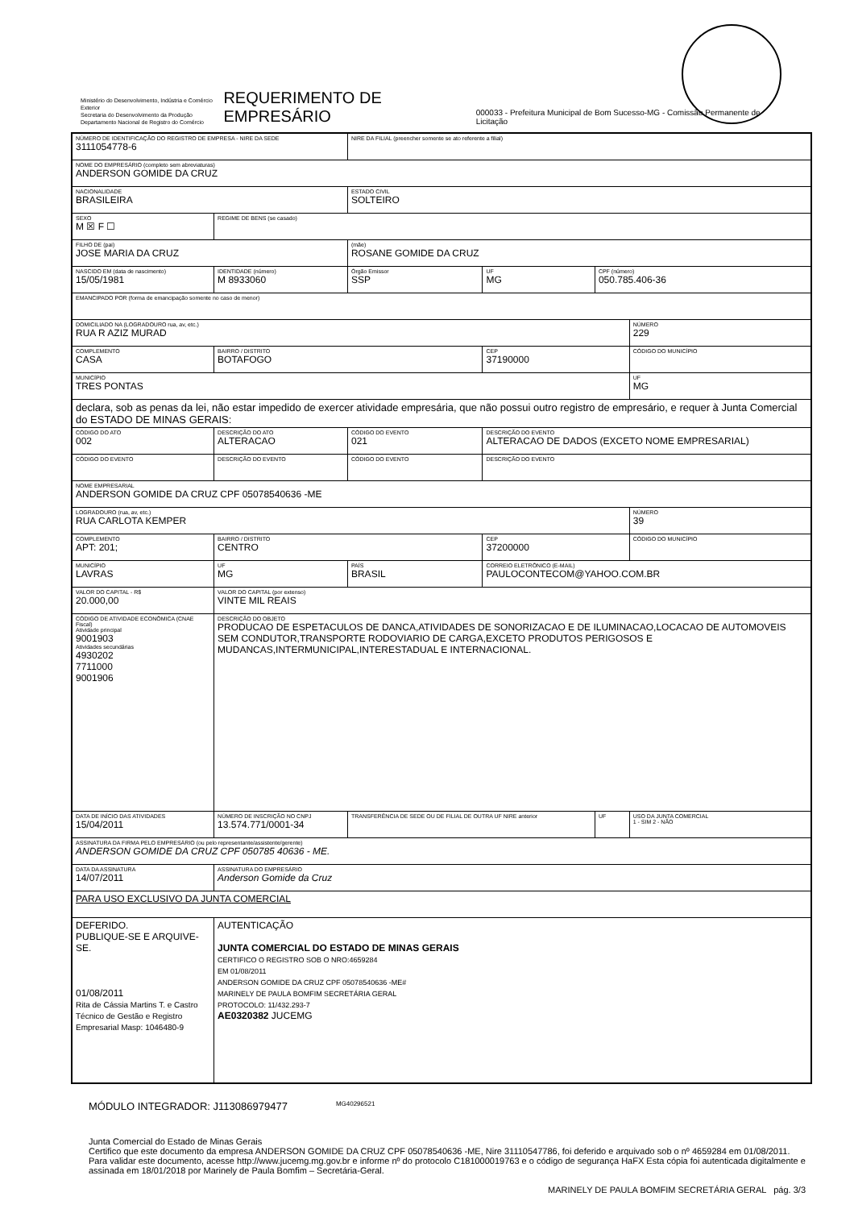Ministério do Desenvolvimento, Indústria e Comércio Exterior
Secretaria do Desenvolvimento da Produção
Departamento Nacional de Registro do Comércio
REQUERIMENTO DE EMPRESÁRIO
000033 - Prefeitura Municipal de Bom Sucesso-MG - Comissão Permanente de Licitação
| NÚMERO DE IDENTIFICAÇÃO DO REGISTRO DE EMPRESA - NIRE DA SEDE 3111054778-6 | | | | NIRE DA FILIAL (preencher somente se ato referente a filial) | | | |
| NOME DO EMPRESÁRIO (completo sem abreviaturas) ANDERSON GOMIDE DA CRUZ | | | | | | | |
| NACIONALIDADE BRASILEIRA | | | | ESTADO CIVIL SOLTEIRO | | | |
| SEXO M ☒ F ☐ | REGIME DE BENS (se casado) | | | | | | |
| FILHO DE (pai) JOSE MARIA DA CRUZ | | | | (mãe) ROSANE GOMIDE DA CRUZ | | | |
| NASCIDO EM (data de nascimento) 15/05/1981 | | IDENTIDADE (número) M 8933060 | | Órgão Emissor SSP | UF MG | CPF (número) 050.785.406-36 | |
| EMANCIPADO POR (forma de emancipação somente no caso de menor) | | | | | | | |
| DOMICILIADO NA (LOGRADOURO rua, av, etc.) RUA R AZIZ MURAD | | | | | | | NÚMERO 229 |
| COMPLEMENTO CASA | | | BAIRRO / DISTRITO BOTAFOGO | | CEP 37190000 | | CÓDIGO DO MUNICÍPIO |
| MUNICÍPIO TRES PONTAS | | | | | | | UF MG |
| declara, sob as penas da lei, não estar impedido de exercer atividade empresária, que não possui outro registro de empresário, e requer à Junta Comercial do ESTADO DE MINAS GERAIS: | | | | | | | |
| CÓDIGO DO ATO 002 | DESCRIÇÃO DO ATO ALTERACAO | | | CÓDIGO DO EVENTO 021 | DESCRIÇÃO DO EVENTO ALTERACAO DE DADOS (EXCETO NOME EMPRESARIAL) | | |
| CÓDIGO DO EVENTO | DESCRIÇÃO DO EVENTO | | | CÓDIGO DO EVENTO | DESCRIÇÃO DO EVENTO | | |
| NOME EMPRESARIAL ANDERSON GOMIDE DA CRUZ CPF 05078540636 -ME | | | | | | | |
| LOGRADOURO (rua, av, etc.) RUA CARLOTA KEMPER | | | | | | | NÚMERO 39 |
| COMPLEMENTO APT: 201; | | | BAIRRO / DISTRITO CENTRO | | CEP 37200000 | | CÓDIGO DO MUNICÍPIO |
| MUNICÍPIO LAVRAS | | | UF MG | PAÍS BRASIL | CORREIO ELETRÔNICO (E-MAIL) PAULOCONTECOM@YAHOO.COM.BR | | |
| VALOR DO CAPITAL - R$ 20.000,00 | VALOR DO CAPITAL (por extenso) VINTE MIL REAIS | | | | | | |
| CÓDIGO DE ATIVIDADE ECONÔMICA (CNAE Fiscal) Atividade principal 9001903 Atividades secundárias 4930202 7711000 9001906 | DESCRIÇÃO DO OBJETO PRODUCAO DE ESPETACULOS DE DANCA,ATIVIDADES DE SONORIZACAO E DE ILUMINACAO,LOCACAO DE AUTOMOVEIS SEM CONDUTOR,TRANSPORTE RODOVIARIO DE CARGA,EXCETO PRODUTOS PERIGOSOS E MUDANCAS,INTERMUNICIPAL,INTERESTADUAL E INTERNACIONAL. | | | | | | |
| DATA DE INÍCIO DAS ATIVIDADES 15/04/2011 | | NÚMERO DE INSCRIÇÃO NO CNPJ 13.574.771/0001-34 | | TRANSFERÊNCIA DE SEDE OU DE FILIAL DE OUTRA UF NIRE anterior | | UF | USO DA JUNTA COMERCIAL 1 - SIM 2 - NÃO |
| ASSINATURA DA FIRMA PELO EMPRESÁRIO (ou pelo representante/assistente/gerente) ANDERSON GOMIDE DA CRUZ CPF 050785 40636 - ME. | | | | | | | |
| DATA DA ASSINATURA 14/07/2011 | | ASSINATURA DO EMPRESÁRIO Anderson Gomide da Cruz | | | | | |
| PARA USO EXCLUSIVO DA JUNTA COMERCIAL | | | | | | | |
| DEFERIDO. PUBLIQUE-SE E ARQUIVE-SE. 01/08/2011 Rita de Cássia Martins T. e Castro Técnico de Gestão e Registro Empresarial Masp: 1046480-9 | | | AUTENTICAÇÃO JUNTA COMERCIAL DO ESTADO DE MINAS GERAIS CERTIFICO O REGISTRO SOB O NRO:4659284 EM 01/08/2011 ANDERSON GOMIDE DA CRUZ CPF 05078540636 -ME# MARINELY DE PAULA BOMFIM SECRETÁRIA GERAL PROTOCOLO: 11/432.293-7 AE0320382 JUCEMG | | | | |
MÓDULO INTEGRADOR: J113086979477 MG40296521
Junta Comercial do Estado de Minas Gerais
Certifico que este documento da empresa ANDERSON GOMIDE DA CRUZ CPF 05078540636 -ME, Nire 31110547786, foi deferido e arquivado sob o nº 4659284 em 01/08/2011. Para validar este documento, acesse http://www.jucemg.mg.gov.br e informe nº do protocolo C181000019763 e o código de segurança HaFX Esta cópia foi autenticada digitalmente e assinada em 18/01/2018 por Marinely de Paula Bomfim – Secretária-Geral.
MARINELY DE PAULA BOMFIM SECRETÁRIA GERAL pág. 3/3